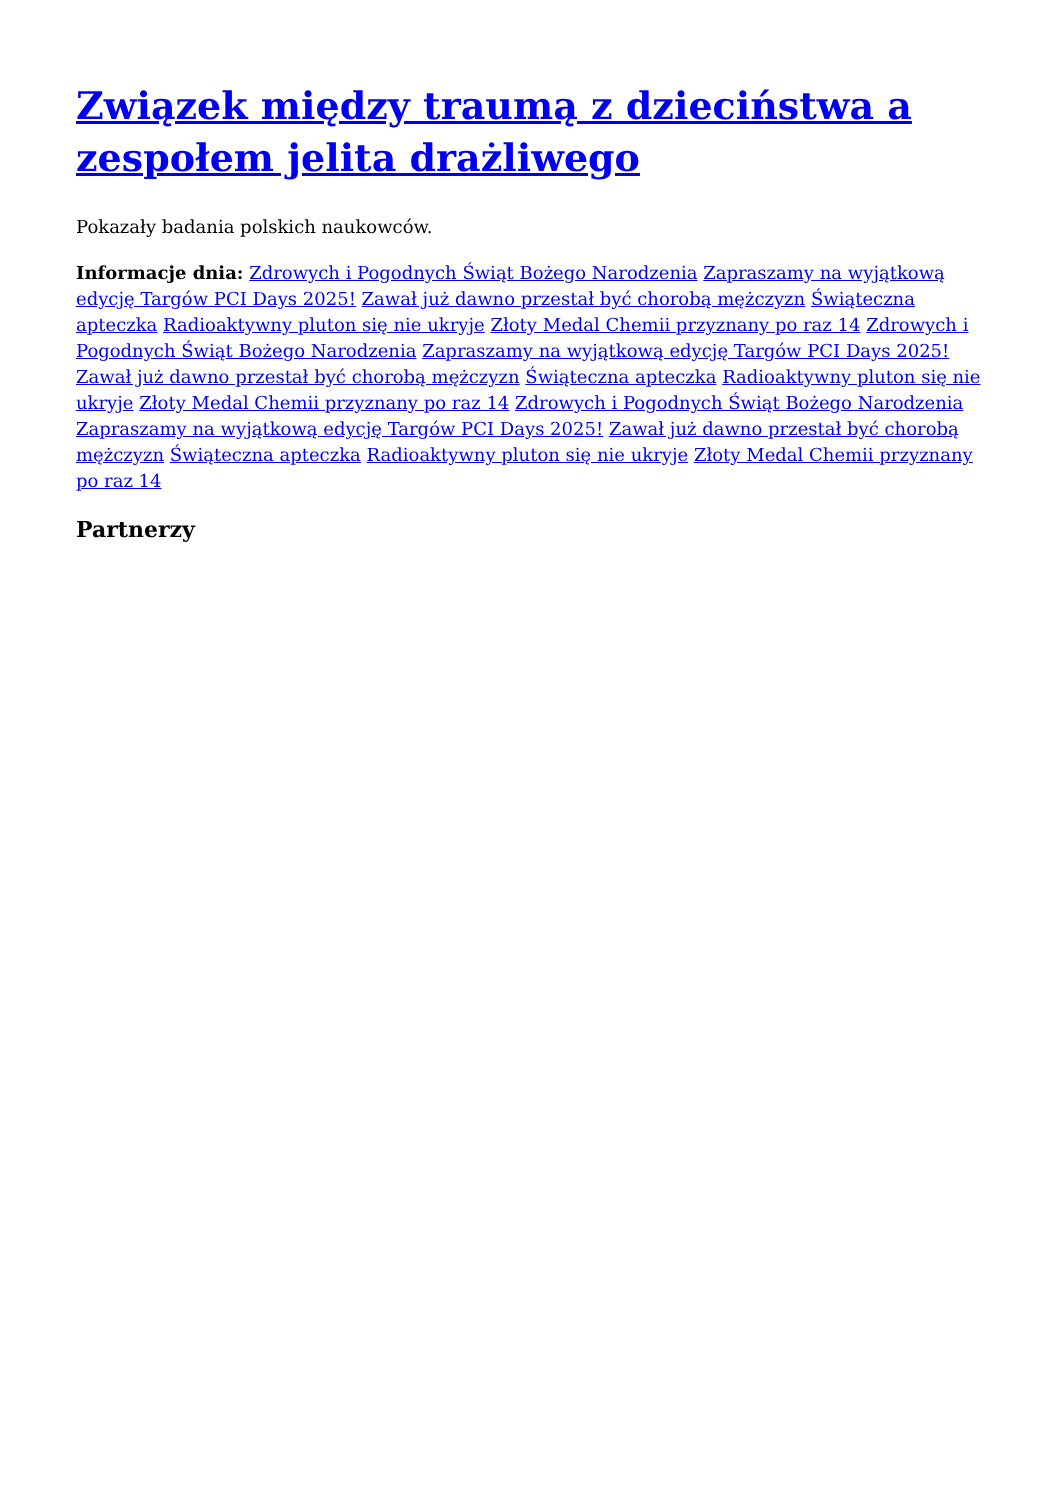Związek między traumą z dzieciństwa a zespołem jelita drażliwego
Pokazały badania polskich naukowców.
Informacje dnia: Zdrowych i Pogodnych Świąt Bożego Narodzenia Zapraszamy na wyjątkową edycję Targów PCI Days 2025! Zawał już dawno przestał być chorobą mężczyzn Świąteczna apteczka Radioaktywny pluton się nie ukryje Złoty Medal Chemii przyznany po raz 14 Zdrowych i Pogodnych Świąt Bożego Narodzenia Zapraszamy na wyjątkową edycję Targów PCI Days 2025! Zawał już dawno przestał być chorobą mężczyzn Świąteczna apteczka Radioaktywny pluton się nie ukryje Złoty Medal Chemii przyznany po raz 14 Zdrowych i Pogodnych Świąt Bożego Narodzenia Zapraszamy na wyjątkową edycję Targów PCI Days 2025! Zawał już dawno przestał być chorobą mężczyzn Świąteczna apteczka Radioaktywny pluton się nie ukryje Złoty Medal Chemii przyznany po raz 14
Partnerzy